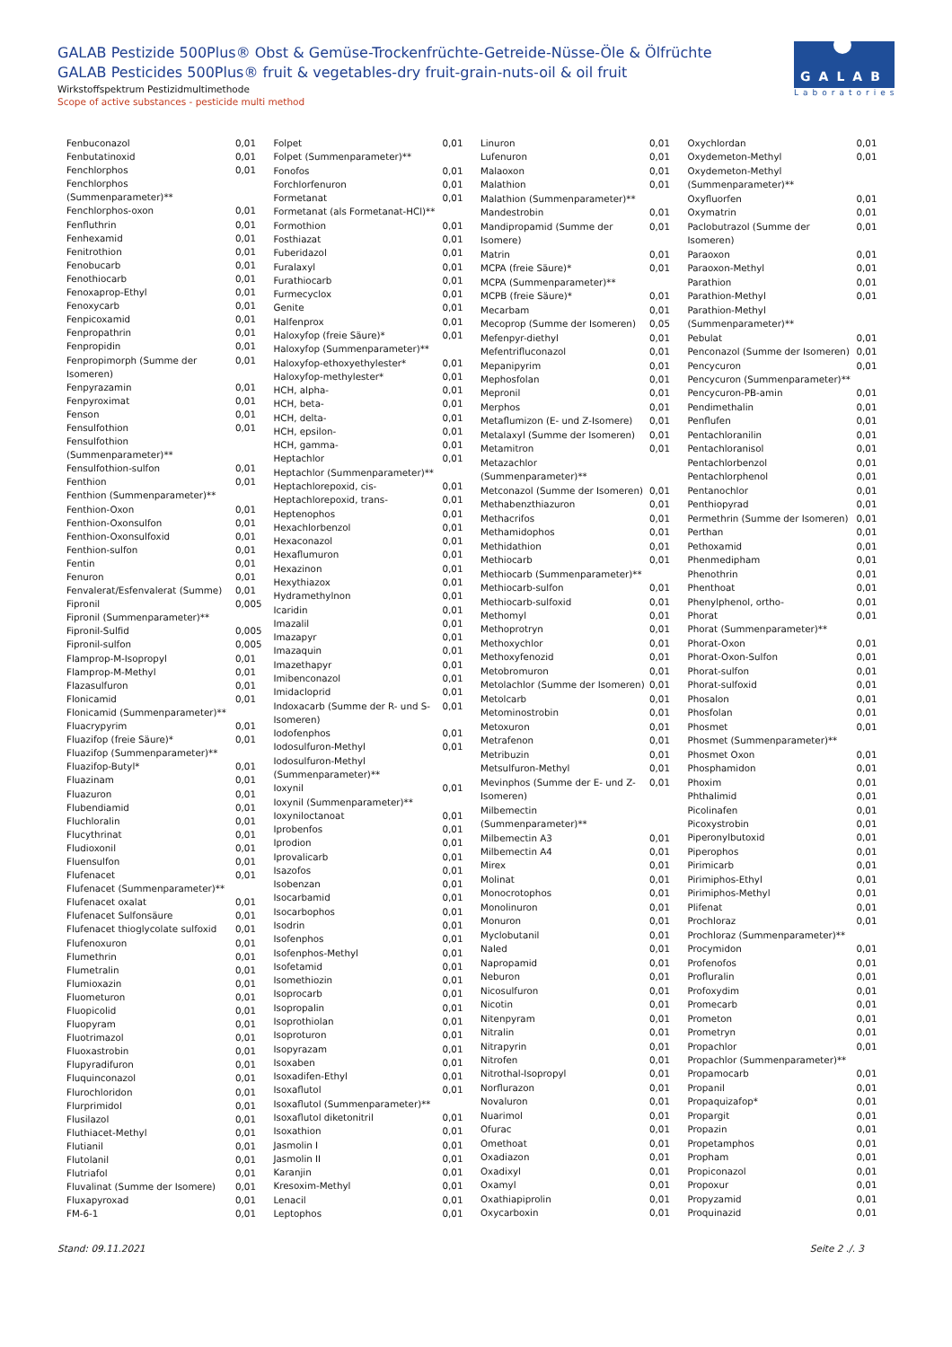GALAB Pestizide 500Plus® Obst & Gemüse-Trockenfrüchte-Getreide-Nüsse-Öle & Ölfrüchte
GALAB Pesticides 500Plus® fruit & vegetables-dry fruit-grain-nuts-oil & oil fruit
Wirkstoffspektrum Pestizidmultimethode
Scope of active substances - pesticide multi method
GALAB
Laboratories
| Fenbuconazol | 0,01 |
| Fenbutatinoxid | 0,01 |
| Fenchlorphos | 0,01 |
| Fenchlorphos (Summenparameter)** | |
| Fenchlorphos-oxon | 0,01 |
| Fenfluthrin | 0,01 |
| Fenhexamid | 0,01 |
| Fenitrothion | 0,01 |
| Fenobucarb | 0,01 |
| Fenothiocarb | 0,01 |
| Fenoxaprop-Ethyl | 0,01 |
| Fenoxycarb | 0,01 |
| Fenpicoxamid | 0,01 |
| Fenpropathrin | 0,01 |
| Fenpropidin | 0,01 |
| Fenpropimorph (Summe der Isomeren) | 0,01 |
| Fenpyrazamin | 0,01 |
| Fenpyroximat | 0,01 |
| Fenson | 0,01 |
| Fensulfothion | 0,01 |
| Fensulfothion (Summenparameter)** | |
| Fensulfothion-sulfon | 0,01 |
| Fenthion | 0,01 |
| Fenthion (Summenparameter)** | |
| Fenthion-Oxon | 0,01 |
| Fenthion-Oxonsulfon | 0,01 |
| Fenthion-Oxonsulfoxid | 0,01 |
| Fenthion-sulfon | 0,01 |
| Fentin | 0,01 |
| Fenuron | 0,01 |
| Fenvalerat/Esfenvalerat (Summe) | 0,01 |
| Fipronil | 0,005 |
| Fipronil (Summenparameter)** | |
| Fipronil-Sulfid | 0,005 |
| Fipronil-sulfon | 0,005 |
| Flamprop-M-Isopropyl | 0,01 |
| Flamprop-M-Methyl | 0,01 |
| Flazasulfuron | 0,01 |
| Flonicamid | 0,01 |
| Flonicamid (Summenparameter)** | |
| Fluacrypyrim | 0,01 |
| Fluazifop (freie Säure)* | 0,01 |
| Fluazifop (Summenparameter)** | |
| Fluazifop-Butyl* | 0,01 |
| Fluazinam | 0,01 |
| Fluazuron | 0,01 |
| Flubendiamid | 0,01 |
| Fluchloralin | 0,01 |
| Flucythrinat | 0,01 |
| Fludioxonil | 0,01 |
| Fluensulfon | 0,01 |
| Flufenacet | 0,01 |
| Flufenacet (Summenparameter)** | |
| Flufenacet oxalat | 0,01 |
| Flufenacet Sulfonsäure | 0,01 |
| Flufenacet thioglycolate sulfoxid | 0,01 |
| Flufenoxuron | 0,01 |
| Flumethrin | 0,01 |
| Flumetralin | 0,01 |
| Flumioxazin | 0,01 |
| Fluometuron | 0,01 |
| Fluopicolid | 0,01 |
| Fluopyram | 0,01 |
| Fluotrimazol | 0,01 |
| Fluoxastrobin | 0,01 |
| Flupyradifuron | 0,01 |
| Fluquinconazol | 0,01 |
| Flurochloridon | 0,01 |
| Flurprimidol | 0,01 |
| Flusilazol | 0,01 |
| Fluthiacet-Methyl | 0,01 |
| Flutianil | 0,01 |
| Flutolanil | 0,01 |
| Flutriafol | 0,01 |
| Fluvalinat (Summe der Isomere) | 0,01 |
| Fluxapyroxad | 0,01 |
| FM-6-1 | 0,01 |
| Folpet | 0,01 |
| Folpet (Summenparameter)** | |
| Fonofos | 0,01 |
| Forchlorfenuron | 0,01 |
| Formetanat | 0,01 |
| Formetanat (als Formetanat-HCl)** | |
| Formothion | 0,01 |
| Fosthiazat | 0,01 |
| Fuberidazol | 0,01 |
| Furalaxyl | 0,01 |
| Furathiocarb | 0,01 |
| Furmecyclox | 0,01 |
| Genite | 0,01 |
| Halfenprox | 0,01 |
| Haloxyfop (freie Säure)* | 0,01 |
| Haloxyfop (Summenparameter)** | |
| Haloxyfop-ethoxyethylester* | 0,01 |
| Haloxyfop-methylester* | 0,01 |
| HCH, alpha- | 0,01 |
| HCH, beta- | 0,01 |
| HCH, delta- | 0,01 |
| HCH, epsilon- | 0,01 |
| HCH, gamma- | 0,01 |
| Heptachlor | 0,01 |
| Heptachlor (Summenparameter)** | |
| Heptachlorepoxid, cis- | 0,01 |
| Heptachlorepoxid, trans- | 0,01 |
| Heptenophos | 0,01 |
| Hexachlorbenzol | 0,01 |
| Hexaconazol | 0,01 |
| Hexaflumuron | 0,01 |
| Hexazinon | 0,01 |
| Hexythiazox | 0,01 |
| Hydramethylnon | 0,01 |
| Icaridin | 0,01 |
| Imazalil | 0,01 |
| Imazapyr | 0,01 |
| Imazaquin | 0,01 |
| Imazethapyr | 0,01 |
| Imibenconazol | 0,01 |
| Imidacloprid | 0,01 |
| Indoxacarb (Summe der R- und S-Isomeren) | 0,01 |
| Iodofenphos | 0,01 |
| Iodosulfuron-Methyl | 0,01 |
| Iodosulfuron-Methyl (Summenparameter)** | |
| Ioxynil | 0,01 |
| Ioxynil (Summenparameter)** | |
| Ioxyniloctanoat | 0,01 |
| Iprobenfos | 0,01 |
| Iprodion | 0,01 |
| Iprovalicarb | 0,01 |
| Isazofos | 0,01 |
| Isobenzan | 0,01 |
| Isocarbamid | 0,01 |
| Isocarbophos | 0,01 |
| Isodrin | 0,01 |
| Isofenphos | 0,01 |
| Isofenphos-Methyl | 0,01 |
| Isofetamid | 0,01 |
| Isomethiozin | 0,01 |
| Isoprocarb | 0,01 |
| Isopropalin | 0,01 |
| Isoprothiolan | 0,01 |
| Isoproturon | 0,01 |
| Isopyrazam | 0,01 |
| Isoxaben | 0,01 |
| Isoxadifen-Ethyl | 0,01 |
| Isoxaflutol | 0,01 |
| Isoxaflutol (Summenparameter)** | |
| Isoxaflutol diketonitril | 0,01 |
| Isoxathion | 0,01 |
| Jasmolin I | 0,01 |
| Jasmolin II | 0,01 |
| Karanjin | 0,01 |
| Kresoxim-Methyl | 0,01 |
| Lenacil | 0,01 |
| Leptophos | 0,01 |
| Linuron | 0,01 |
| Lufenuron | 0,01 |
| Malaoxon | 0,01 |
| Malathion | 0,01 |
| Malathion (Summenparameter)** | |
| Mandestrobin | 0,01 |
| Mandipropamid (Summe der Isomere) | 0,01 |
| Matrin | 0,01 |
| MCPA (freie Säure)* | 0,01 |
| MCPA (Summenparameter)** | |
| MCPB (freie Säure)* | 0,01 |
| Mecarbam | 0,01 |
| Mecoprop (Summe der Isomeren) | 0,05 |
| Mefenpyr-diethyl | 0,01 |
| Mefentrifluconazol | 0,01 |
| Mepanipyrim | 0,01 |
| Mephosfolan | 0,01 |
| Mepronil | 0,01 |
| Merphos | 0,01 |
| Metaflumizon (E- und Z-Isomere) | 0,01 |
| Metalaxyl (Summe der Isomeren) | 0,01 |
| Metamitron | 0,01 |
| Metazachlor (Summenparameter)** | |
| Metconazol (Summe der Isomeren) | 0,01 |
| Methabenzthiazuron | 0,01 |
| Methacrifos | 0,01 |
| Methamidophos | 0,01 |
| Methidathion | 0,01 |
| Methiocarb | 0,01 |
| Methiocarb (Summenparameter)** | |
| Methiocarb-sulfon | 0,01 |
| Methiocarb-sulfoxid | 0,01 |
| Methomyl | 0,01 |
| Methoprotryn | 0,01 |
| Methoxychlor | 0,01 |
| Methoxyfenozid | 0,01 |
| Metobromuron | 0,01 |
| Metolachlor (Summe der Isomeren) | 0,01 |
| Metolcarb | 0,01 |
| Metominostrobin | 0,01 |
| Metoxuron | 0,01 |
| Metrafenon | 0,01 |
| Metribuzin | 0,01 |
| Metsulfuron-Methyl | 0,01 |
| Mevinphos (Summe der E- und Z-Isomeren) | 0,01 |
| Milbemectin (Summenparameter)** | |
| Milbemectin A3 | 0,01 |
| Milbemectin A4 | 0,01 |
| Mirex | 0,01 |
| Molinat | 0,01 |
| Monocrotophos | 0,01 |
| Monolinuron | 0,01 |
| Monuron | 0,01 |
| Myclobutanil | 0,01 |
| Naled | 0,01 |
| Napropamid | 0,01 |
| Neburon | 0,01 |
| Nicosulfuron | 0,01 |
| Nicotin | 0,01 |
| Nitenpyram | 0,01 |
| Nitralin | 0,01 |
| Nitrapyrin | 0,01 |
| Nitrofen | 0,01 |
| Nitrothal-Isopropyl | 0,01 |
| Norflurazon | 0,01 |
| Novaluron | 0,01 |
| Nuarimol | 0,01 |
| Ofurac | 0,01 |
| Omethoat | 0,01 |
| Oxadiazon | 0,01 |
| Oxadixyl | 0,01 |
| Oxamyl | 0,01 |
| Oxathiapiprolin | 0,01 |
| Oxycarboxin | 0,01 |
| Oxychlordan | 0,01 |
| Oxydemeton-Methyl | 0,01 |
| Oxydemeton-Methyl (Summenparameter)** | |
| Oxyfluorfen | 0,01 |
| Oxymatrin | 0,01 |
| Paclobutrazol (Summe der Isomeren) | 0,01 |
| Paraoxon | 0,01 |
| Paraoxon-Methyl | 0,01 |
| Parathion | 0,01 |
| Parathion-Methyl | 0,01 |
| Parathion-Methyl (Summenparameter)** | |
| Pebulat | 0,01 |
| Penconazol (Summe der Isomeren) | 0,01 |
| Pencycuron | 0,01 |
| Pencycuron (Summenparameter)** | |
| Pencycuron-PB-amin | 0,01 |
| Pendimethalin | 0,01 |
| Penflufen | 0,01 |
| Pentachloranilin | 0,01 |
| Pentachloranisol | 0,01 |
| Pentachlorbenzol | 0,01 |
| Pentachlorphenol | 0,01 |
| Pentanochlor | 0,01 |
| Penthiopyrad | 0,01 |
| Permethrin (Summe der Isomeren) | 0,01 |
| Perthan | 0,01 |
| Pethoxamid | 0,01 |
| Phenmedipham | 0,01 |
| Phenothrin | 0,01 |
| Phenthoat | 0,01 |
| Phenylphenol, ortho- | 0,01 |
| Phorat | 0,01 |
| Phorat (Summenparameter)** | |
| Phorat-Oxon | 0,01 |
| Phorat-Oxon-Sulfon | 0,01 |
| Phorat-sulfon | 0,01 |
| Phorat-sulfoxid | 0,01 |
| Phosalon | 0,01 |
| Phosfolan | 0,01 |
| Phosmet | 0,01 |
| Phosmet (Summenparameter)** | |
| Phosmet Oxon | 0,01 |
| Phosphamidon | 0,01 |
| Phoxim | 0,01 |
| Phthalimid | 0,01 |
| Picolinafen | 0,01 |
| Picoxystrobin | 0,01 |
| Piperonylbutoxid | 0,01 |
| Piperophos | 0,01 |
| Pirimicarb | 0,01 |
| Pirimiphos-Ethyl | 0,01 |
| Pirimiphos-Methyl | 0,01 |
| Plifenat | 0,01 |
| Prochloraz | 0,01 |
| Prochloraz (Summenparameter)** | |
| Procymidon | 0,01 |
| Profenofos | 0,01 |
| Profluralin | 0,01 |
| Profoxydim | 0,01 |
| Promecarb | 0,01 |
| Prometon | 0,01 |
| Prometryn | 0,01 |
| Propachlor | 0,01 |
| Propachlor (Summenparameter)** | |
| Propamocarb | 0,01 |
| Propanil | 0,01 |
| Propaquizafop* | 0,01 |
| Propargit | 0,01 |
| Propazin | 0,01 |
| Propetamphos | 0,01 |
| Propham | 0,01 |
| Propiconazol | 0,01 |
| Propoxur | 0,01 |
| Propyzamid | 0,01 |
| Proquinazid | 0,01 |
Stand: 09.11.2021 Seite 2 ./. 3